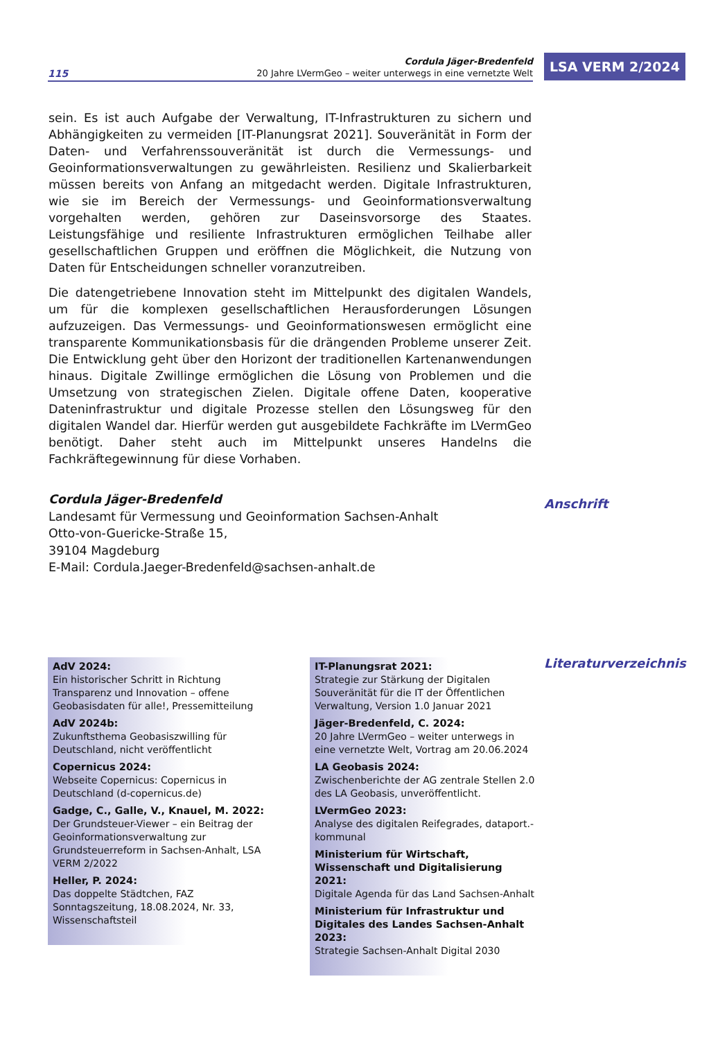115
Cordula Jäger-Bredenfeld
20 Jahre LVermGeo – weiter unterwegs in eine vernetzte Welt
LSA VERM 2/2024
sein. Es ist auch Aufgabe der Verwaltung, IT-Infrastrukturen zu sichern und Abhängigkeiten zu vermeiden [IT-Planungsrat 2021]. Souveränität in Form der Daten- und Verfahrenssouveränität ist durch die Vermessungs- und Geoinformationsverwaltungen zu gewährleisten. Resilienz und Skalierbarkeit müssen bereits von Anfang an mitgedacht werden. Digitale Infrastrukturen, wie sie im Bereich der Vermessungs- und Geoinformationsverwaltung vorgehalten werden, gehören zur Daseinsvorsorge des Staates. Leistungsfähige und resiliente Infrastrukturen ermöglichen Teilhabe aller gesellschaftlichen Gruppen und eröffnen die Möglichkeit, die Nutzung von Daten für Entscheidungen schneller voranzutreiben.
Die datengetriebene Innovation steht im Mittelpunkt des digitalen Wandels, um für die komplexen gesellschaftlichen Herausforderungen Lösungen aufzuzeigen. Das Vermessungs- und Geoinformationswesen ermöglicht eine transparente Kommunikationsbasis für die drängenden Probleme unserer Zeit. Die Entwicklung geht über den Horizont der traditionellen Kartenanwendungen hinaus. Digitale Zwillinge ermöglichen die Lösung von Problemen und die Umsetzung von strategischen Zielen. Digitale offene Daten, kooperative Dateninfrastruktur und digitale Prozesse stellen den Lösungsweg für den digitalen Wandel dar. Hierfür werden gut ausgebildete Fachkräfte im LVermGeo benötigt. Daher steht auch im Mittelpunkt unseres Handelns die Fachkräftegewinnung für diese Vorhaben.
Cordula Jäger-Bredenfeld
Landesamt für Vermessung und Geoinformation Sachsen-Anhalt
Otto-von-Guericke-Straße 15,
39104 Magdeburg
E-Mail: Cordula.Jaeger-Bredenfeld@sachsen-anhalt.de
Anschrift
AdV 2024:
Ein historischer Schritt in Richtung Transparenz und Innovation – offene Geobasisdaten für alle!, Pressemitteilung
AdV 2024b:
Zukunftsthema Geobasiszwilling für Deutschland, nicht veröffentlicht
Copernicus 2024:
Webseite Copernicus: Copernicus in Deutschland (d-copernicus.de)
Gadge, C., Galle, V., Knauel, M. 2022:
Der Grundsteuer-Viewer – ein Beitrag der Geoinformationsverwaltung zur Grundsteuerreform in Sachsen-Anhalt, LSA VERM 2/2022
Heller, P. 2024:
Das doppelte Städtchen, FAZ Sonntagszeitung, 18.08.2024, Nr. 33, Wissenschaftsteil
IT-Planungsrat 2021:
Strategie zur Stärkung der Digitalen Souveränität für die IT der Öffentlichen Verwaltung, Version 1.0 Januar 2021
Jäger-Bredenfeld, C. 2024:
20 Jahre LVermGeo – weiter unterwegs in eine vernetzte Welt, Vortrag am 20.06.2024
LA Geobasis 2024:
Zwischenberichte der AG zentrale Stellen 2.0 des LA Geobasis, unveröffentlicht.
LVermGeo 2023:
Analyse des digitalen Reifegrades, dataport.-kommunal
Ministerium für Wirtschaft, Wissenschaft und Digitalisierung 2021:
Digitale Agenda für das Land Sachsen-Anhalt
Ministerium für Infrastruktur und Digitales des Landes Sachsen-Anhalt 2023:
Strategie Sachsen-Anhalt Digital 2030
Literaturverzeichnis